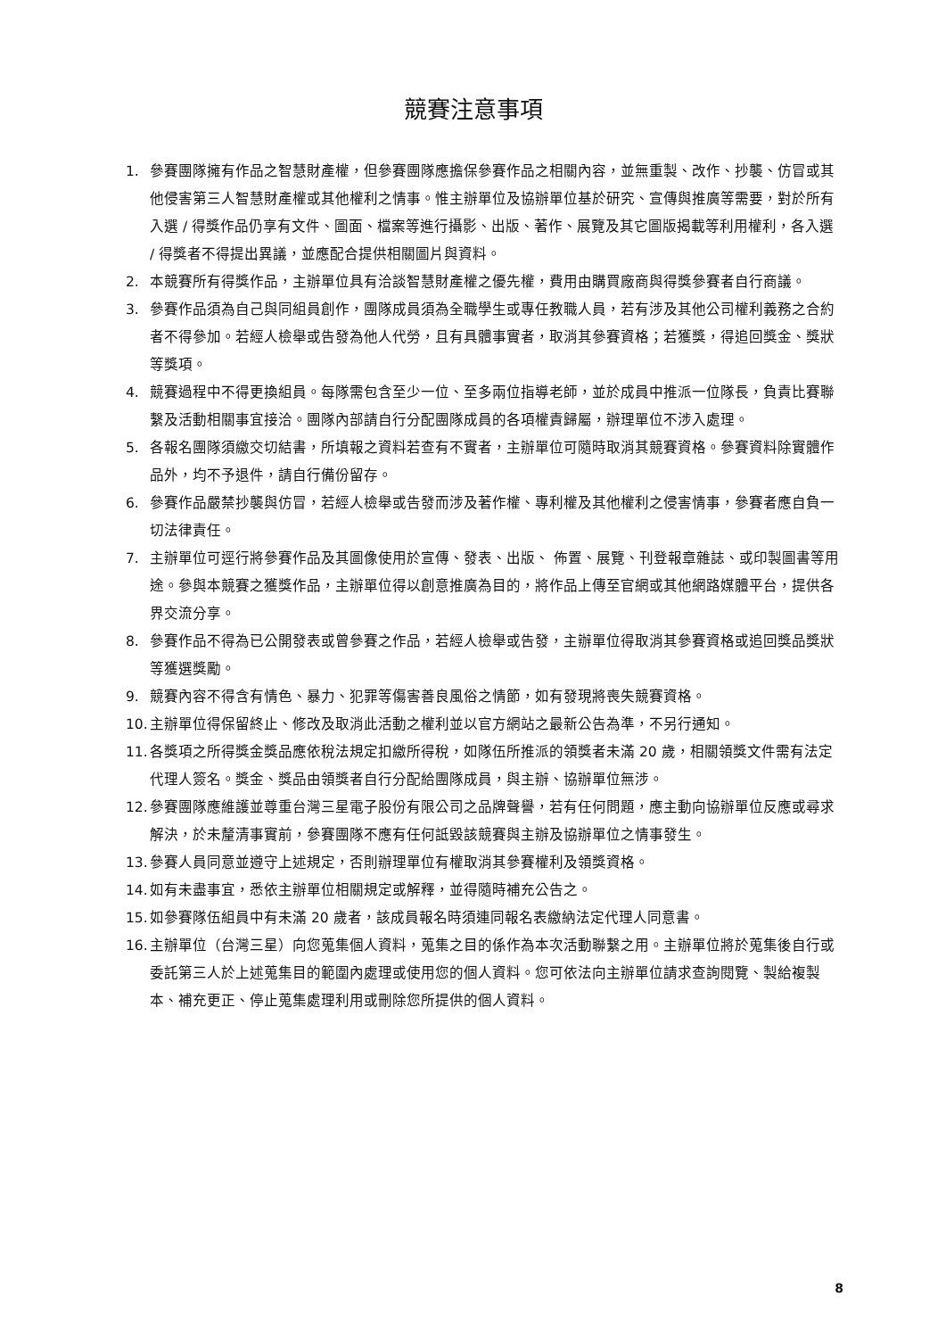競賽注意事項
1. 參賽團隊擁有作品之智慧財產權，但參賽團隊應擔保參賽作品之相關內容，並無重製、改作、抄襲、仿冒或其他侵害第三人智慧財產權或其他權利之情事。惟主辦單位及協辦單位基於研究、宣傳與推廣等需要，對於所有入選 / 得獎作品仍享有文件、圖面、檔案等進行攝影、出版、著作、展覽及其它圖版揭載等利用權利，各入選 / 得獎者不得提出異議，並應配合提供相關圖片與資料。
2. 本競賽所有得獎作品，主辦單位具有洽談智慧財產權之優先權，費用由購買廠商與得獎參賽者自行商議。
3. 參賽作品須為自己與同組員創作，團隊成員須為全職學生或專任教職人員，若有涉及其他公司權利義務之合約者不得參加。若經人檢舉或告發為他人代勞，且有具體事實者，取消其參賽資格；若獲獎，得追回獎金、獎狀等獎項。
4. 競賽過程中不得更換組員。每隊需包含至少一位、至多兩位指導老師，並於成員中推派一位隊長，負責比賽聯繫及活動相關事宜接洽。團隊內部請自行分配團隊成員的各項權責歸屬，辦理單位不涉入處理。
5. 各報名團隊須繳交切結書，所填報之資料若查有不實者，主辦單位可隨時取消其競賽資格。參賽資料除實體作品外，均不予退件，請自行備份留存。
6. 參賽作品嚴禁抄襲與仿冒，若經人檢舉或告發而涉及著作權、專利權及其他權利之侵害情事，參賽者應自負一切法律責任。
7. 主辦單位可逕行將參賽作品及其圖像使用於宣傳、發表、出版、 佈置、展覽、刊登報章雜誌、或印製圖書等用途。參與本競賽之獲獎作品，主辦單位得以創意推廣為目的，將作品上傳至官網或其他網路媒體平台，提供各界交流分享。
8. 參賽作品不得為已公開發表或曾參賽之作品，若經人檢舉或告發，主辦單位得取消其參賽資格或追回獎品獎狀等獲選獎勵。
9. 競賽內容不得含有情色、暴力、犯罪等傷害善良風俗之情節，如有發現將喪失競賽資格。
10. 主辦單位得保留終止、修改及取消此活動之權利並以官方網站之最新公告為準，不另行通知。
11. 各獎項之所得獎金獎品應依稅法規定扣繳所得稅，如隊伍所推派的領獎者未滿 20 歲，相關領獎文件需有法定代理人簽名。獎金、獎品由領獎者自行分配給團隊成員，與主辦、協辦單位無涉。
12. 參賽團隊應維護並尊重台灣三星電子股份有限公司之品牌聲譽，若有任何問題，應主動向協辦單位反應或尋求解決，於未釐清事實前，參賽團隊不應有任何詆毀該競賽與主辦及協辦單位之情事發生。
13. 參賽人員同意並遵守上述規定，否則辦理單位有權取消其參賽權利及領獎資格。
14. 如有未盡事宜，悉依主辦單位相關規定或解釋，並得隨時補充公告之。
15. 如參賽隊伍組員中有未滿 20 歲者，該成員報名時須連同報名表繳納法定代理人同意書。
16. 主辦單位（台灣三星）向您蒐集個人資料，蒐集之目的係作為本次活動聯繫之用。主辦單位將於蒐集後自行或委託第三人於上述蒐集目的範圍內處理或使用您的個人資料。您可依法向主辦單位請求查詢閱覽、製給複製本、補充更正、停止蒐集處理利用或刪除您所提供的個人資料。
8